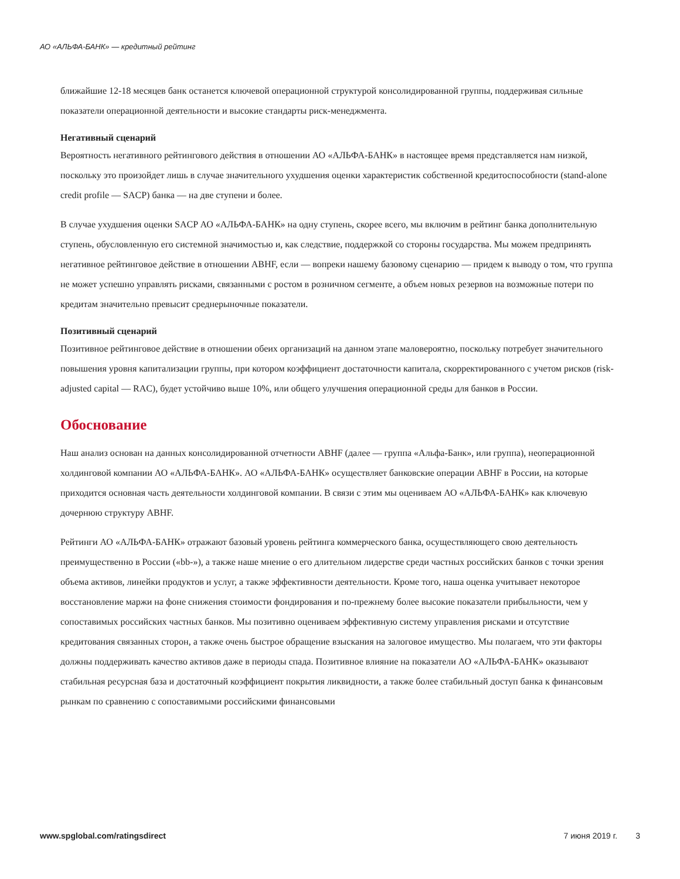АО «АЛЬФА-БАНК» — кредитный рейтинг
ближайшие 12-18 месяцев банк останется ключевой операционной структурой консолидированной группы, поддерживая сильные показатели операционной деятельности и высокие стандарты риск-менеджмента.
Негативный сценарий
Вероятность негативного рейтингового действия в отношении АО «АЛЬФА-БАНК» в настоящее время представляется нам низкой, поскольку это произойдет лишь в случае значительного ухудшения оценки характеристик собственной кредитоспособности (stand-alone credit profile — SACP) банка — на две ступени и более.
В случае ухудшения оценки SACP АО «АЛЬФА-БАНК» на одну ступень, скорее всего, мы включим в рейтинг банка дополнительную ступень, обусловленную его системной значимостью и, как следствие, поддержкой со стороны государства. Мы можем предпринять негативное рейтинговое действие в отношении ABHF, если — вопреки нашему базовому сценарию — придем к выводу о том, что группа не может успешно управлять рисками, связанными с ростом в розничном сегменте, а объем новых резервов на возможные потери по кредитам значительно превысит среднерыночные показатели.
Позитивный сценарий
Позитивное рейтинговое действие в отношении обеих организаций на данном этапе маловероятно, поскольку потребует значительного повышения уровня капитализации группы, при котором коэффициент достаточности капитала, скорректированного с учетом рисков (risk-adjusted capital — RAC), будет устойчиво выше 10%, или общего улучшения операционной среды для банков в России.
Обоснование
Наш анализ основан на данных консолидированной отчетности ABHF (далее — группа «Альфа-Банк», или группа), неоперационной холдинговой компании АО «АЛЬФА-БАНК». АО «АЛЬФА-БАНК» осуществляет банковские операции ABHF в России, на которые приходится основная часть деятельности холдинговой компании. В связи с этим мы оцениваем АО «АЛЬФА-БАНК» как ключевую дочернюю структуру ABHF.
Рейтинги АО «АЛЬФА-БАНК» отражают базовый уровень рейтинга коммерческого банка, осуществляющего свою деятельность преимущественно в России («bb-»), а также наше мнение о его длительном лидерстве среди частных российских банков с точки зрения объема активов, линейки продуктов и услуг, а также эффективности деятельности. Кроме того, наша оценка учитывает некоторое восстановление маржи на фоне снижения стоимости фондирования и по-прежнему более высокие показатели прибыльности, чем у сопоставимых российских частных банков. Мы позитивно оцениваем эффективную систему управления рисками и отсутствие кредитования связанных сторон, а также очень быстрое обращение взыскания на залоговое имущество. Мы полагаем, что эти факторы должны поддерживать качество активов даже в периоды спада. Позитивное влияние на показатели АО «АЛЬФА-БАНК» оказывают стабильная ресурсная база и достаточный коэффициент покрытия ликвидности, а также более стабильный доступ банка к финансовым рынкам по сравнению с сопоставимыми российскими финансовыми
www.spglobal.com/ratingsdirect 7 июня 2019 г. 3